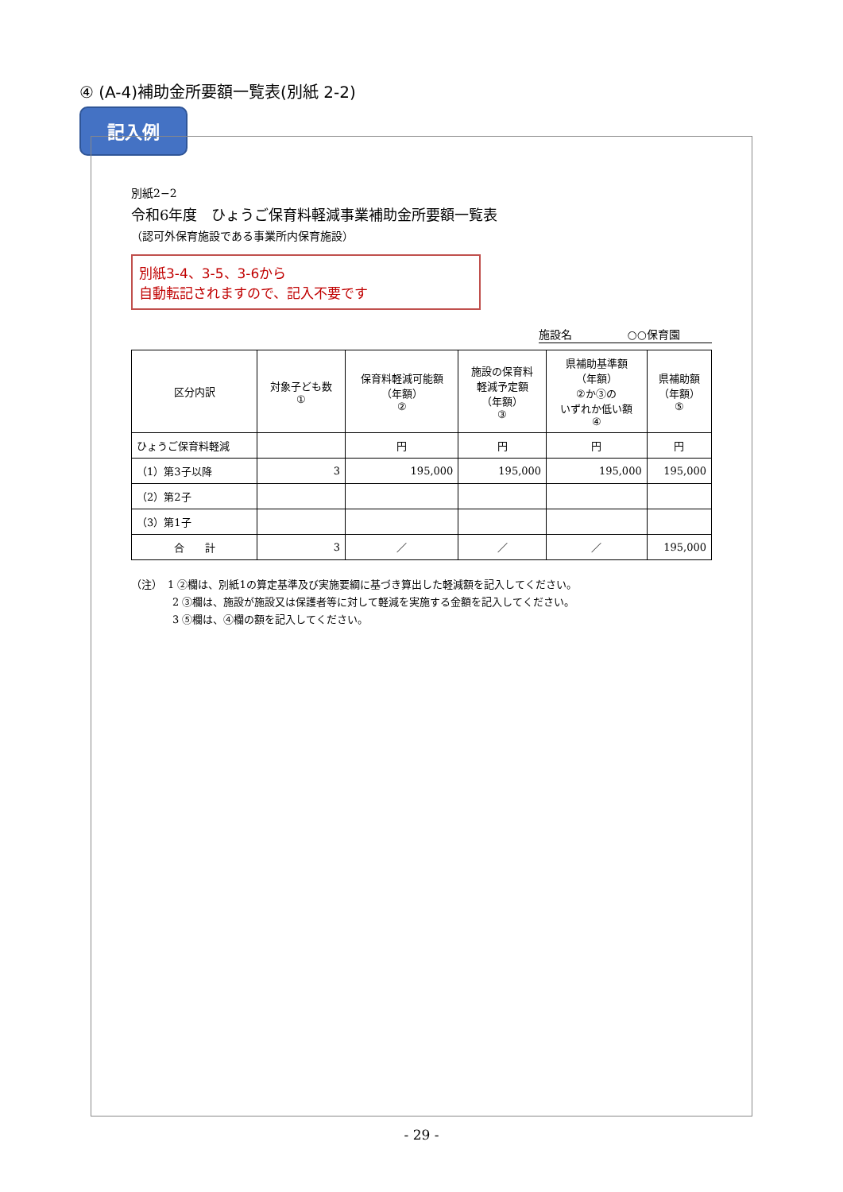④ (A-4)補助金所要額一覧表(別紙 2-2)
記入例
別紙2−2
令和6年度　ひょうご保育料軽減事業補助金所要額一覧表
（認可外保育施設である事業所内保育施設）
別紙3-4、3-5、3-6から
自動転記されますので、記入不要です
施設名　　　　　○○保育園
| 区分内訳 | 対象子ども数 ① | 保育料軽減可能額 （年額） ② | 施設の保育料 軽減予定額 （年額） ③ | 県補助基準額 （年額） ②か③の いずれか低い額 ④ | 県補助額 （年額） ⑤ |
| --- | --- | --- | --- | --- | --- |
| ひょうご保育料軽減 | | 円 | 円 | 円 | 円 |
| （1）第3子以降 | 3 | 195,000 | 195,000 | 195,000 | 195,000 |
| （2）第2子 | | | | | |
| （3）第1子 | | | | | |
| 合 計 | 3 | ／ | ／ | ／ | 195,000 |
（注）　1 ②欄は、別紙1の算定基準及び実施要綱に基づき算出した軽減額を記入してください。
　　　　2 ③欄は、施設が施設又は保護者等に対して軽減を実施する金額を記入してください。
　　　　3 ⑤欄は、④欄の額を記入してください。
- 29 -